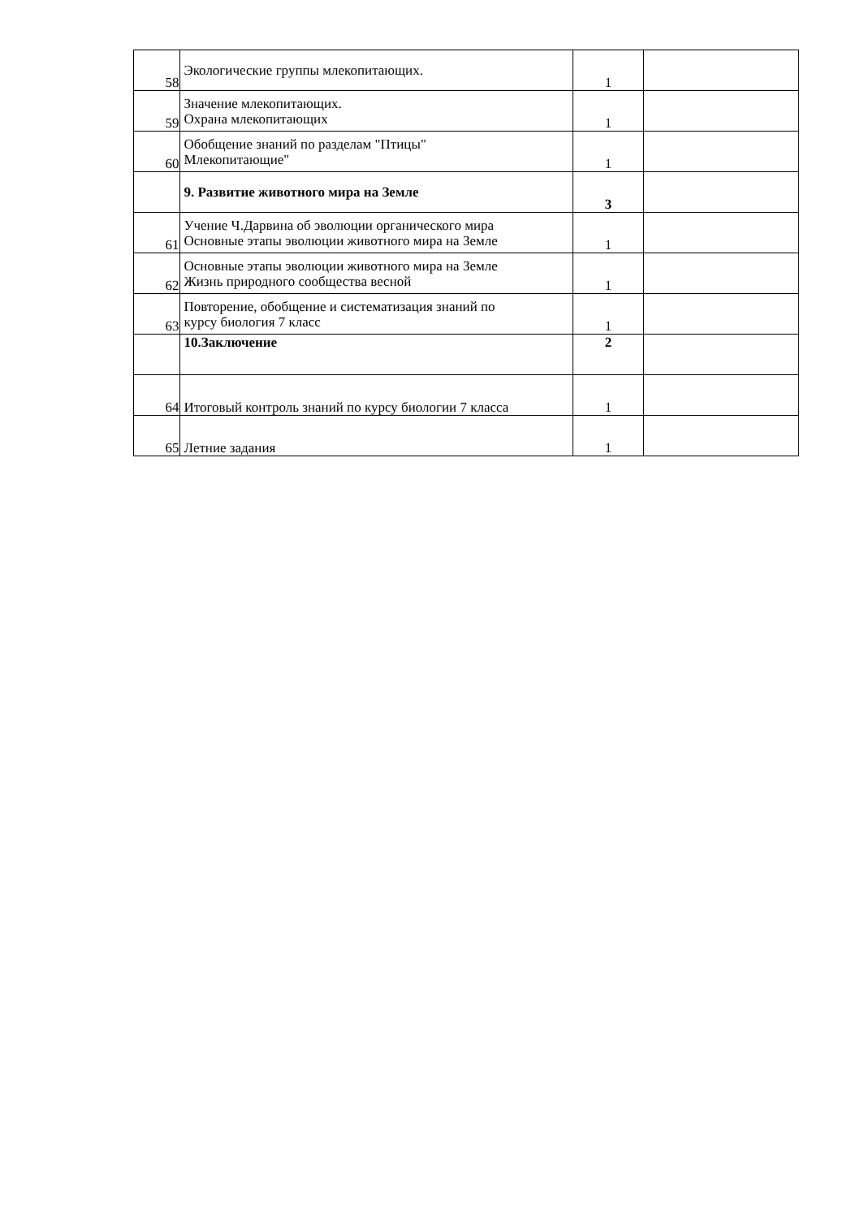| 58 | Экологические группы млекопитающих. | 1 | |
| 59 | Значение млекопитающих. Охрана млекопитающих | 1 | |
| 60 | Обобщение знаний по разделам "Птицы" Млекопитающие" | 1 | |
| | 9. Развитие животного мира на Земле | 3 | |
| 61 | Учение Ч.Дарвина об эволюции органического мира Основные этапы эволюции животного мира на Земле | 1 | |
| 62 | Основные этапы эволюции животного мира на Земле Жизнь природного сообщества весной | 1 | |
| 63 | Повторение, обобщение и систематизация знаний по курсу биология 7 класс | 1 | |
| | 10.Заключение | 2 | |
| 64 | Итоговый контроль знаний по курсу биологии 7 класса | 1 | |
| 65 | Летние задания | 1 | |